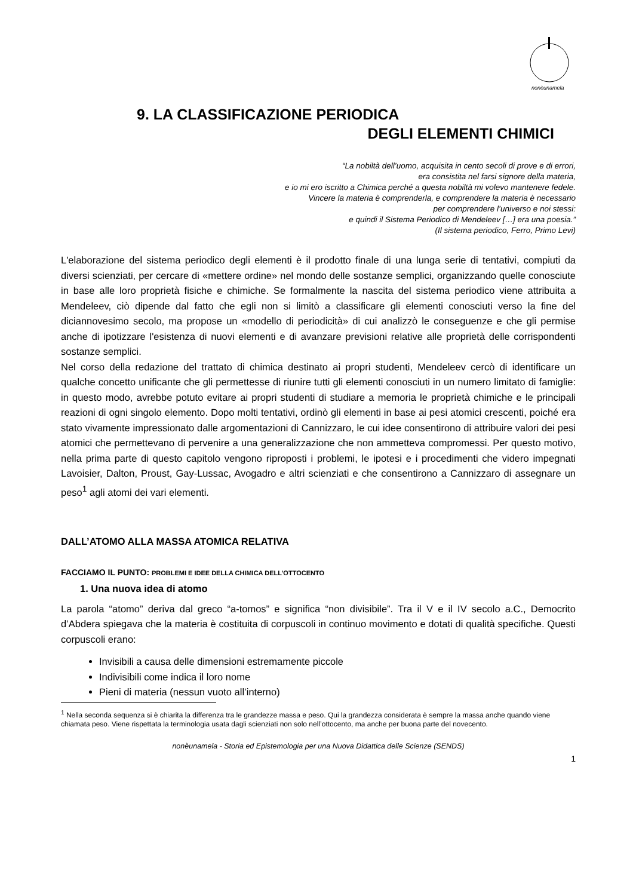nonèunamela
9. LA CLASSIFICAZIONE PERIODICA
DEGLI ELEMENTI CHIMICI
“La nobiltà dell’uomo, acquisita in cento secoli di prove e di errori,
era consistita nel farsi signore della materia,
e io mi ero iscritto a Chimica perché a questa nobiltà mi volevo mantenere fedele.
Vincere la materia è comprenderla, e comprendere la materia è necessario
per comprendere l’universo e noi stessi:
e quindi il Sistema Periodico di Mendeleev […] era una poesia.”
(Il sistema periodico, Ferro, Primo Levi)
L'elaborazione del sistema periodico degli elementi è il prodotto finale di una lunga serie di tentativi, compiuti da diversi scienziati, per cercare di «mettere ordine» nel mondo delle sostanze semplici, organizzando quelle conosciute in base alle loro proprietà fisiche e chimiche. Se formalmente la nascita del sistema periodico viene attribuita a Mendeleev, ciò dipende dal fatto che egli non si limitò a classificare gli elementi conosciuti verso la fine del diciannovesimo secolo, ma propose un «modello di periodicità» di cui analizzò le conseguenze e che gli permise anche di ipotizzare l'esistenza di nuovi elementi e di avanzare previsioni relative alle proprietà delle corrispondenti sostanze semplici.
Nel corso della redazione del trattato di chimica destinato ai propri studenti, Mendeleev cercò di identificare un qualche concetto unificante che gli permettesse di riunire tutti gli elementi conosciuti in un numero limitato di famiglie: in questo modo, avrebbe potuto evitare ai propri studenti di studiare a memoria le proprietà chimiche e le principali reazioni di ogni singolo elemento. Dopo molti tentativi, ordinò gli elementi in base ai pesi atomici crescenti, poiché era stato vivamente impressionato dalle argomentazioni di Cannizzaro, le cui idee consentirono di attribuire valori dei pesi atomici che permettevano di pervenire a una generalizzazione che non ammetteva compromessi. Per questo motivo, nella prima parte di questo capitolo vengono riproposti i problemi, le ipotesi e i procedimenti che videro impegnati Lavoisier, Dalton, Proust, Gay-Lussac, Avogadro e altri scienziati e che consentirono a Cannizzaro di assegnare un peso<sup>1</sup> agli atomi dei vari elementi.
DALL’ATOMO ALLA MASSA ATOMICA RELATIVA
FACCIAMO IL PUNTO: PROBLEMI E IDEE DELLA CHIMICA DELL’OTTOCENTO
1. Una nuova idea di atomo
La parola “atomo” deriva dal greco “a-tomos” e significa “non divisibile”. Tra il V e il IV secolo a.C., Democrito d’Abdera spiegava che la materia è costituita di corpuscoli in continuo movimento e dotati di qualità specifiche. Questi corpuscoli erano:
Invisibili a causa delle dimensioni estremamente piccole
Indivisibili come indica il loro nome
Pieni di materia (nessun vuoto all’interno)
<sup>1</sup> Nella seconda sequenza si è chiarita la differenza tra le grandezze massa e peso. Qui la grandezza considerata è sempre la massa anche quando viene chiamata peso. Viene rispettata la terminologia usata dagli scienziati non solo nell’ottocento, ma anche per buona parte del novecento.
nonèunamela - Storia ed Epistemologia per una Nuova Didattica delle Scienze (SENDS)
1